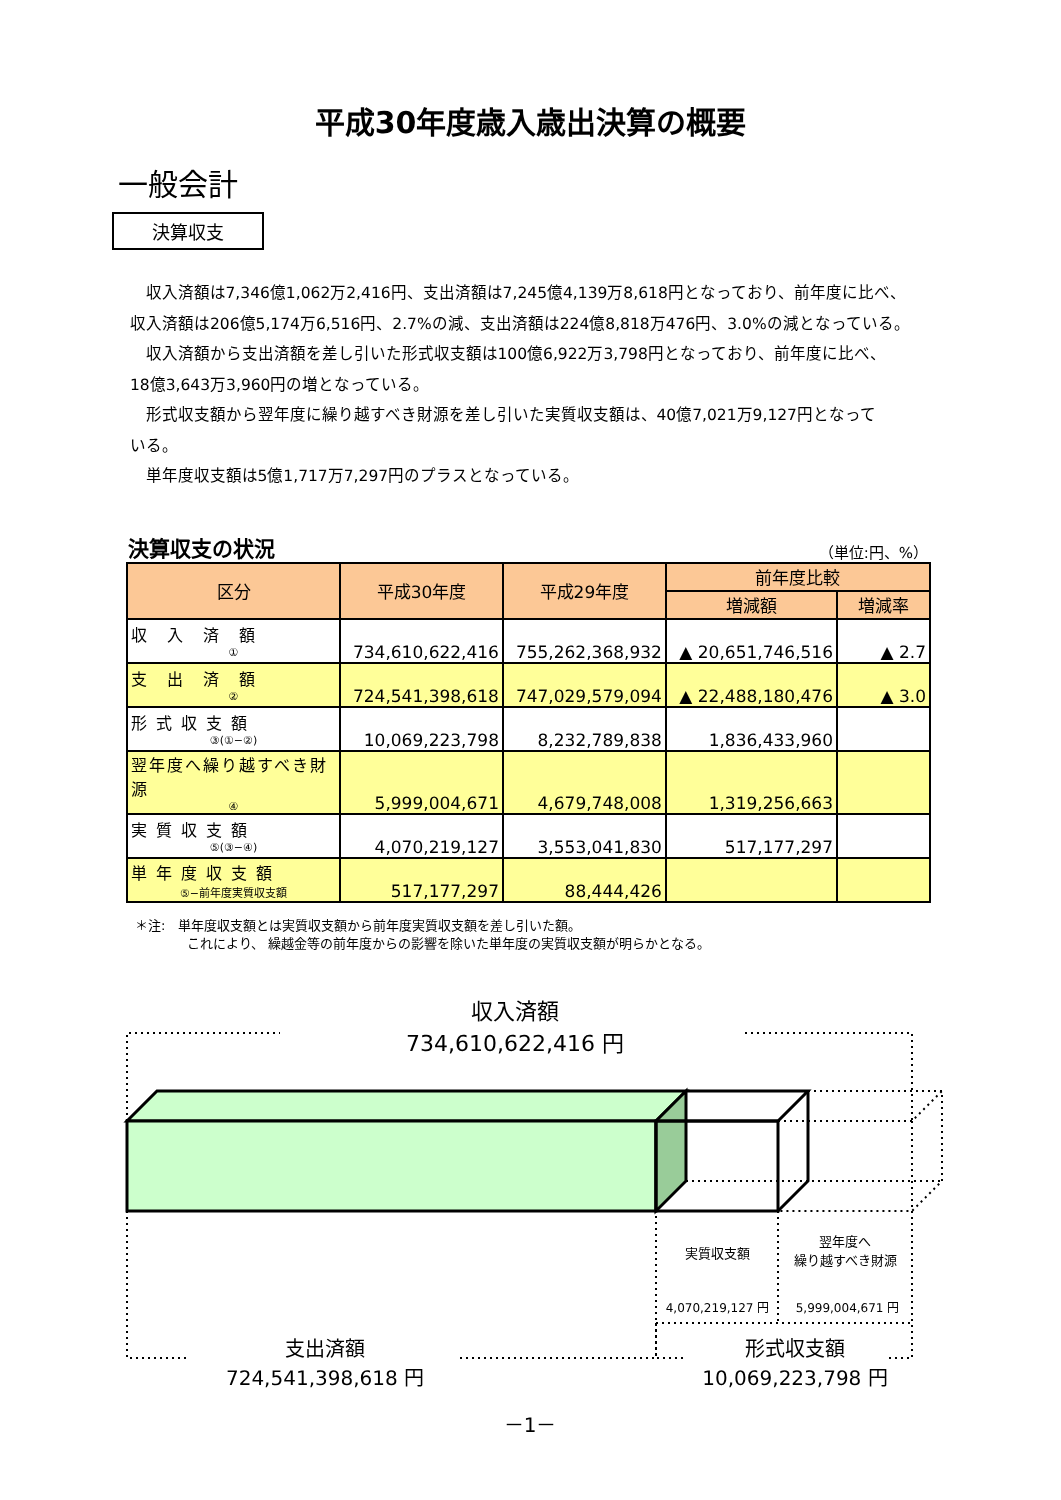平成30年度歳入歳出決算の概要
一般会計
決算収支
収入済額は7,346億1,062万2,416円、支出済額は7,245億4,139万8,618円となっており、前年度に比べ、
収入済額は206億5,174万6,516円、2.7%の減、支出済額は224億8,818万476円、3.0%の減となっている。
収入済額から支出済額を差し引いた形式収支額は100億6,922万3,798円となっており、前年度に比べ、
18億3,643万3,960円の増となっている。
形式収支額から翌年度に繰り越すべき財源を差し引いた実質収支額は、40億7,021万9,127円となって
いる。
単年度収支額は5億1,717万7,297円のプラスとなっている。
決算収支の状況 （単位:円、%）
| 区分 | 平成30年度 | 平成29年度 | 前年度比較 | |
| --- | --- | --- | --- | --- |
| | | | 増減額 | 増減率 |
| 収 入 済 額 ① | 734,610,622,416 | 755,262,368,932 | ▲ 20,651,746,516 | ▲ 2.7 |
| 支 出 済 額 ② | 724,541,398,618 | 747,029,579,094 | ▲ 22,488,180,476 | ▲ 3.0 |
| 形 式 収 支 額 ③(①−②) | 10,069,223,798 | 8,232,789,838 | 1,836,433,960 | |
| 翌年度へ繰り越すべき財源 ④ | 5,999,004,671 | 4,679,748,008 | 1,319,256,663 | |
| 実 質 収 支 額 ⑤(③−④) | 4,070,219,127 | 3,553,041,830 | 517,177,297 | |
| 単 年 度 収 支 額 ⑤−前年度実質収支額 | 517,177,297 | 88,444,426 | | |
＊注:　単年度収支額とは実質収支額から前年度実質収支額を差し引いた額。
　　　　これにより、 繰越金等の前年度からの影響を除いた単年度の実質収支額が明らかとなる。
収入済額
734,610,622,416 円
実質収支額
翌年度へ
繰り越すべき財源
4,070,219,127 円 5,999,004,671 円
支出済額
724,541,398,618 円
形式収支額
10,069,223,798 円
－1－